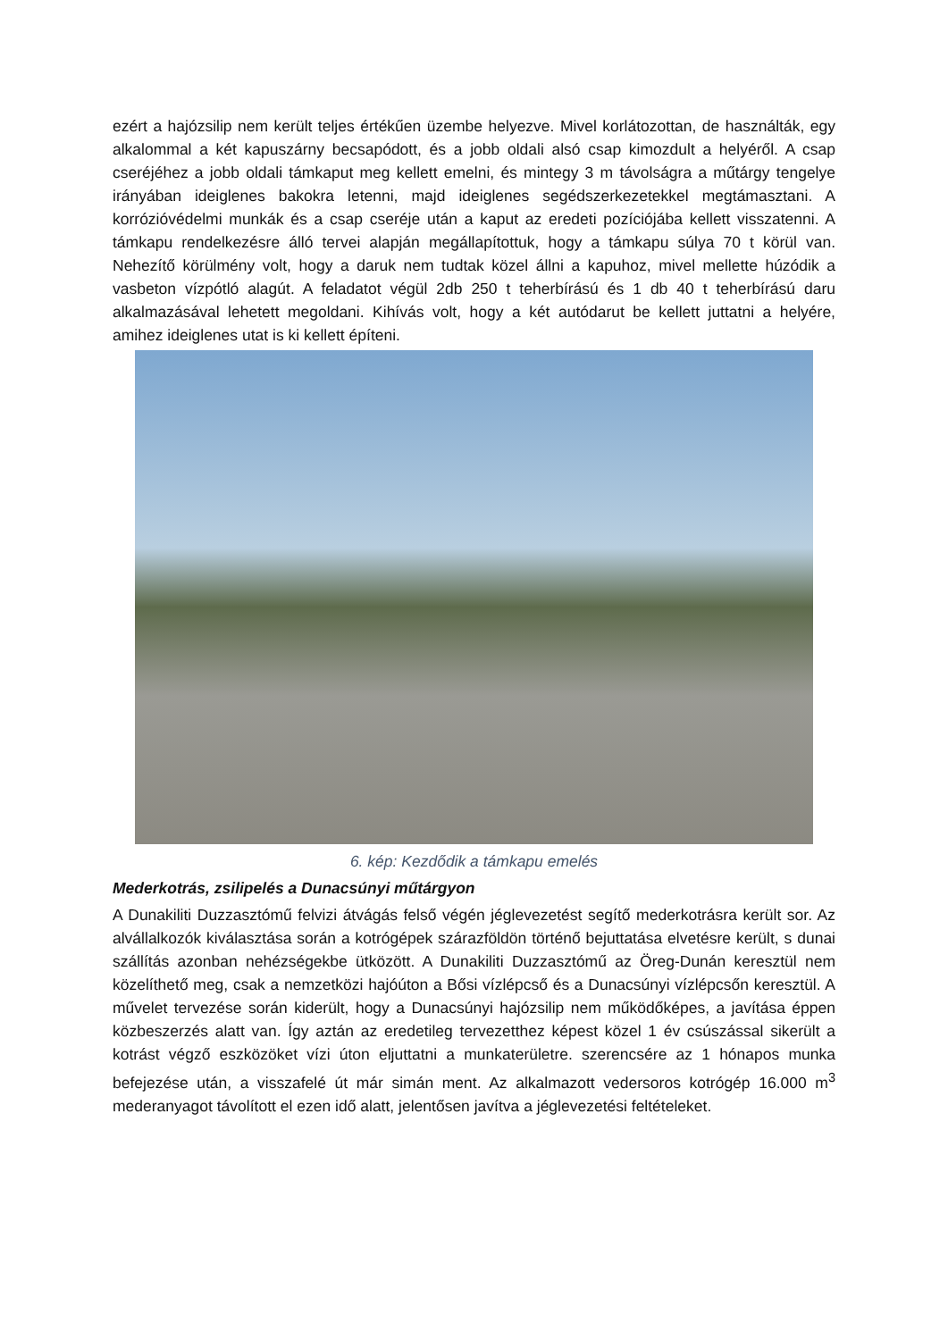ezért a hajózsilip nem került teljes értékűen üzembe helyezve. Mivel korlátozottan, de használták, egy alkalommal a két kapuszárny becsapódott, és a jobb oldali alsó csap kimozdult a helyéről. A csap cseréjéhez a jobb oldali támkaput meg kellett emelni, és mintegy 3 m távolságra a műtárgy tengelye irányában ideiglenes bakokra letenni, majd ideiglenes segédszerkezetekkel megtámasztani. A korrózióvédelmi munkák és a csap cseréje után a kaput az eredeti pozíciójába kellett visszatenni. A támkapu rendelkezésre álló tervei alapján megállapítottuk, hogy a támkapu súlya 70 t körül van. Nehezítő körülmény volt, hogy a daruk nem tudtak közel állni a kapuhoz, mivel mellette húzódik a vasbeton vízpótló alagút. A feladatot végül 2db 250 t teherbírású és 1 db 40 t teherbírású daru alkalmazásával lehetett megoldani. Kihívás volt, hogy a két autódarut be kellett juttatni a helyére, amihez ideiglenes utat is ki kellett építeni.
6. kép: Kezdődik a támkapu emelés
Mederkotrás, zsilipelés a Dunacsúnyi műtárgyon
A Dunakiliti Duzzasztómű felvizi átvágás felső végén jéglevezetést segítő mederkotrásra került sor. Az alvállalkozók kiválasztása során a kotrógépek szárazföldön történő bejuttatása elvetésre került, s dunai szállítás azonban nehézségekbe ütközött. A Dunakiliti Duzzasztómű az Öreg-Dunán keresztül nem közelíthető meg, csak a nemzetközi hajóúton a Bősi vízlépcső és a Dunacsúnyi vízlépcsőn keresztül. A művelet tervezése során kiderült, hogy a Dunacsúnyi hajózsilip nem működőképes, a javítása éppen közbeszerzés alatt van. Így aztán az eredetileg tervezetthez képest közel 1 év csúszással sikerült a kotrást végző eszközöket vízi úton eljuttatni a munkaterületre. szerencsére az 1 hónapos munka befejezése után, a visszafelé út már simán ment. Az alkalmazott vedersoros kotrógép 16.000 m<sup>3</sup> mederanyagot távolított el ezen idő alatt, jelentősen javítva a jéglevezetési feltételeket.